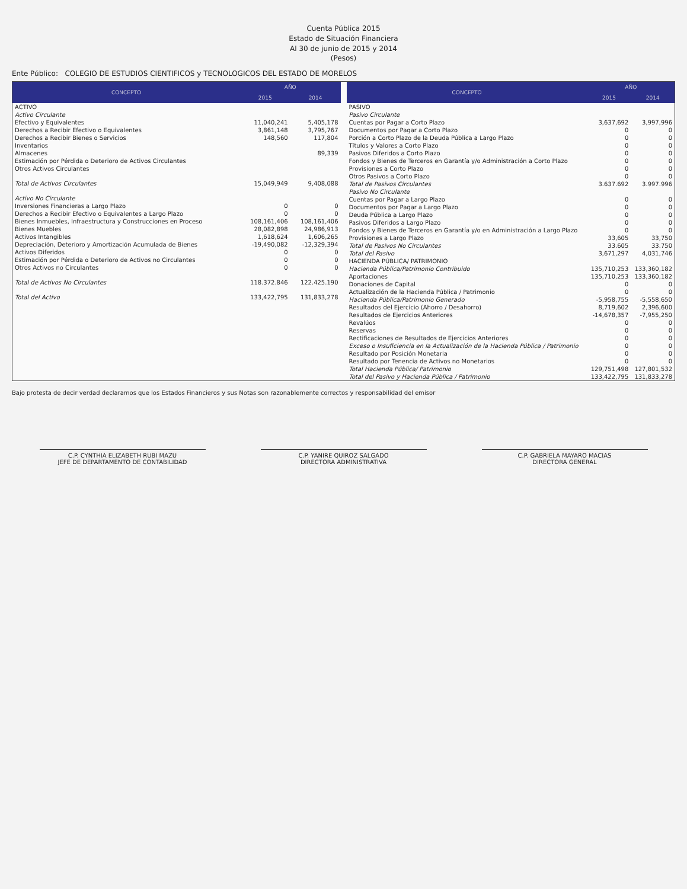Cuenta Pública 2015
Estado de Situación Financiera
Al 30 de junio de 2015 y 2014
(Pesos)
Ente Público: COLEGIO DE ESTUDIOS CIENTIFICOS y TECNOLOGICOS DEL ESTADO DE MORELOS
| CONCEPTO | AÑO | |
| --- | --- | --- |
| | 2015 | 2014 |
| ACTIVO | | |
| Activo Circulante | | |
| Efectivo y Equivalentes | 11,040,241 | 5,405,178 |
| Derechos a Recibir Efectivo o Equivalentes | 3,861,148 | 3,795,767 |
| Derechos a Recibir Bienes o Servicios | 148,560 | 117,804 |
| Inventarios | | |
| Almacenes | | 89,339 |
| Estimación por Pérdida o Deterioro de Activos Circulantes | | |
| Otros Activos Circulantes | | |
| Total de Activos Circulantes | 15,049,949 | 9,408,088 |
| Activo No Circulante | | |
| Inversiones Financieras a Largo Plazo | 0 | 0 |
| Derechos a Recibir Efectivo o Equivalentes a Largo Plazo | 0 | 0 |
| Bienes Inmuebles, Infraestructura y Construcciones en Proceso | 108,161,406 | 108,161,406 |
| Bienes Muebles | 28,082,898 | 24,986,913 |
| Activos Intangibles | 1,618,624 | 1,606,265 |
| Depreciación, Deterioro y Amortización Acumulada de Bienes | -19,490,082 | -12,329,394 |
| Activos Diferidos | 0 | 0 |
| Estimación por Pérdida o Deterioro de Activos no Circulantes | 0 | 0 |
| Otros Activos no Circulantes | 0 | 0 |
| Total de Activos No Circulantes | 118.372.846 | 122.425.190 |
| Total del Activo | 133,422,795 | 131,833,278 |
| CONCEPTO | AÑO | |
| --- | --- | --- |
| | 2015 | 2014 |
| PASIVO | | |
| Pasivo Circulante | | |
| Cuentas por Pagar a Corto Plazo | 3,637,692 | 3,997,996 |
| Documentos por Pagar a Corto Plazo | 0 | 0 |
| Porción a Corto Plazo de la Deuda Pública a Largo Plazo | 0 | 0 |
| Títulos y Valores a Corto Plazo | 0 | 0 |
| Pasivos Diferidos a Corto Plazo | 0 | 0 |
| Fondos y Bienes de Terceros en Garantía y/o Administración a Corto Plazo | 0 | 0 |
| Provisiones a Corto Plazo | 0 | 0 |
| Otros Pasivos a Corto Plazo | 0 | 0 |
| Total de Pasivos Circulantes | 3.637.692 | 3.997.996 |
| Pasivo No Circulante | | |
| Cuentas por Pagar a Largo Plazo | 0 | 0 |
| Documentos por Pagar a Largo Plazo | 0 | 0 |
| Deuda Pública a Largo Plazo | 0 | 0 |
| Pasivos Diferidos a Largo Plazo | 0 | 0 |
| Fondos y Bienes de Terceros en Garantía y/o en Administración a Largo Plazo | 0 | 0 |
| Provisiones a Largo Plazo | 33,605 | 33,750 |
| Total de Pasivos No Circulantes | 33.605 | 33.750 |
| Total del Pasivo | 3,671,297 | 4,031,746 |
| HACIENDA PÚBLICA/ PATRIMONIO | | |
| Hacienda Pública/Patrimonio Contribuido | 135,710,253 | 133,360,182 |
| Aportaciones | 135,710,253 | 133,360,182 |
| Donaciones de Capital | 0 | 0 |
| Actualización de la Hacienda Pública / Patrimonio | 0 | 0 |
| Hacienda Pública/Patrimonio Generado | -5,958,755 | -5,558,650 |
| Resultados del Ejercicio (Ahorro / Desahorro) | 8,719,602 | 2,396,600 |
| Resultados de Ejercicios Anteriores | -14,678,357 | -7,955,250 |
| Revalúos | 0 | 0 |
| Reservas | 0 | 0 |
| Rectificaciones de Resultados de Ejercicios Anteriores | 0 | 0 |
| Exceso o Insuficiencia en la Actualización de la Hacienda Pública / Patrimonio | 0 | 0 |
| Resultado por Posición Monetaria | 0 | 0 |
| Resultado por Tenencia de Activos no Monetarios | 0 | 0 |
| Total Hacienda Pública/ Patrimonio | 129,751,498 | 127,801,532 |
| Total del Pasivo y Hacienda Pública / Patrimonio | 133,422,795 | 131,833,278 |
Bajo protesta de decir verdad declaramos que los Estados Financieros y sus Notas son razonablemente correctos y responsabilidad del emisor
C.P. CYNTHIA ELIZABETH RUBI MAZU
JEFE DE DEPARTAMENTO DE CONTABILIDAD
C.P. YANIRE QUIROZ SALGADO
DIRECTORA ADMINISTRATIVA
C.P. GABRIELA MAYARO MACIAS
DIRECTORA GENERAL